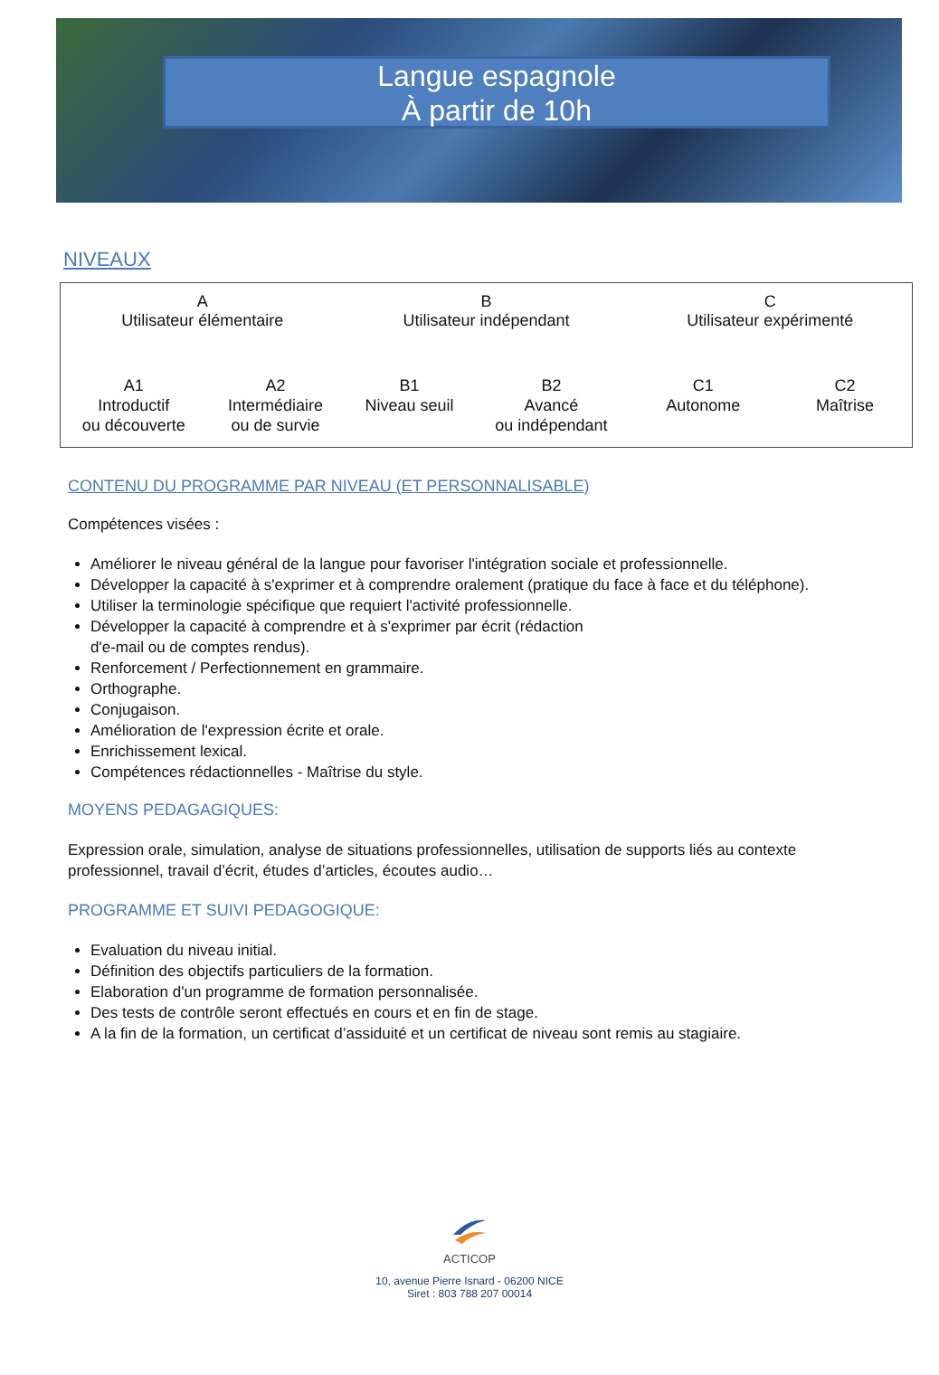Langue espagnole
À partir de 10h
NIVEAUX
A
Utilisateur élémentaire
A1
Introductif
ou découverte
A2
Intermédiaire
ou de survie
B
Utilisateur indépendant
B1
Niveau seuil
B2
Avancé
ou indépendant
C
Utilisateur expérimenté
C1
Autonome
C2
Maîtrise
CONTENU DU PROGRAMME PAR NIVEAU (ET PERSONNALISABLE)
Compétences visées :
Améliorer le niveau général de la langue pour favoriser l'intégration sociale et professionnelle.
Développer la capacité à s'exprimer et à comprendre oralement (pratique du face à face et du téléphone).
Utiliser la terminologie spécifique que requiert l'activité professionnelle.
Développer la capacité à comprendre et à s'exprimer par écrit (rédaction
d'e-mail ou de comptes rendus).
Renforcement / Perfectionnement en grammaire.
Orthographe.
Conjugaison.
Amélioration de l'expression écrite et orale.
Enrichissement lexical.
Compétences rédactionnelles - Maîtrise du style.
MOYENS PEDAGAGIQUES:
Expression orale, simulation, analyse de situations professionnelles, utilisation de supports liés au contexte professionnel, travail d’écrit, études d’articles, écoutes audio…
PROGRAMME ET SUIVI PEDAGOGIQUE:
Evaluation du niveau initial.
Définition des objectifs particuliers de la formation.
Elaboration d'un programme de formation personnalisée.
Des tests de contrôle seront effectués en cours et en fin de stage.
A la fin de la formation, un certificat d’assiduité et un certificat de niveau sont remis au stagiaire.
ACTICOP
10, avenue Pierre Isnard - 06200 NICE
Siret : 803 788 207 00014